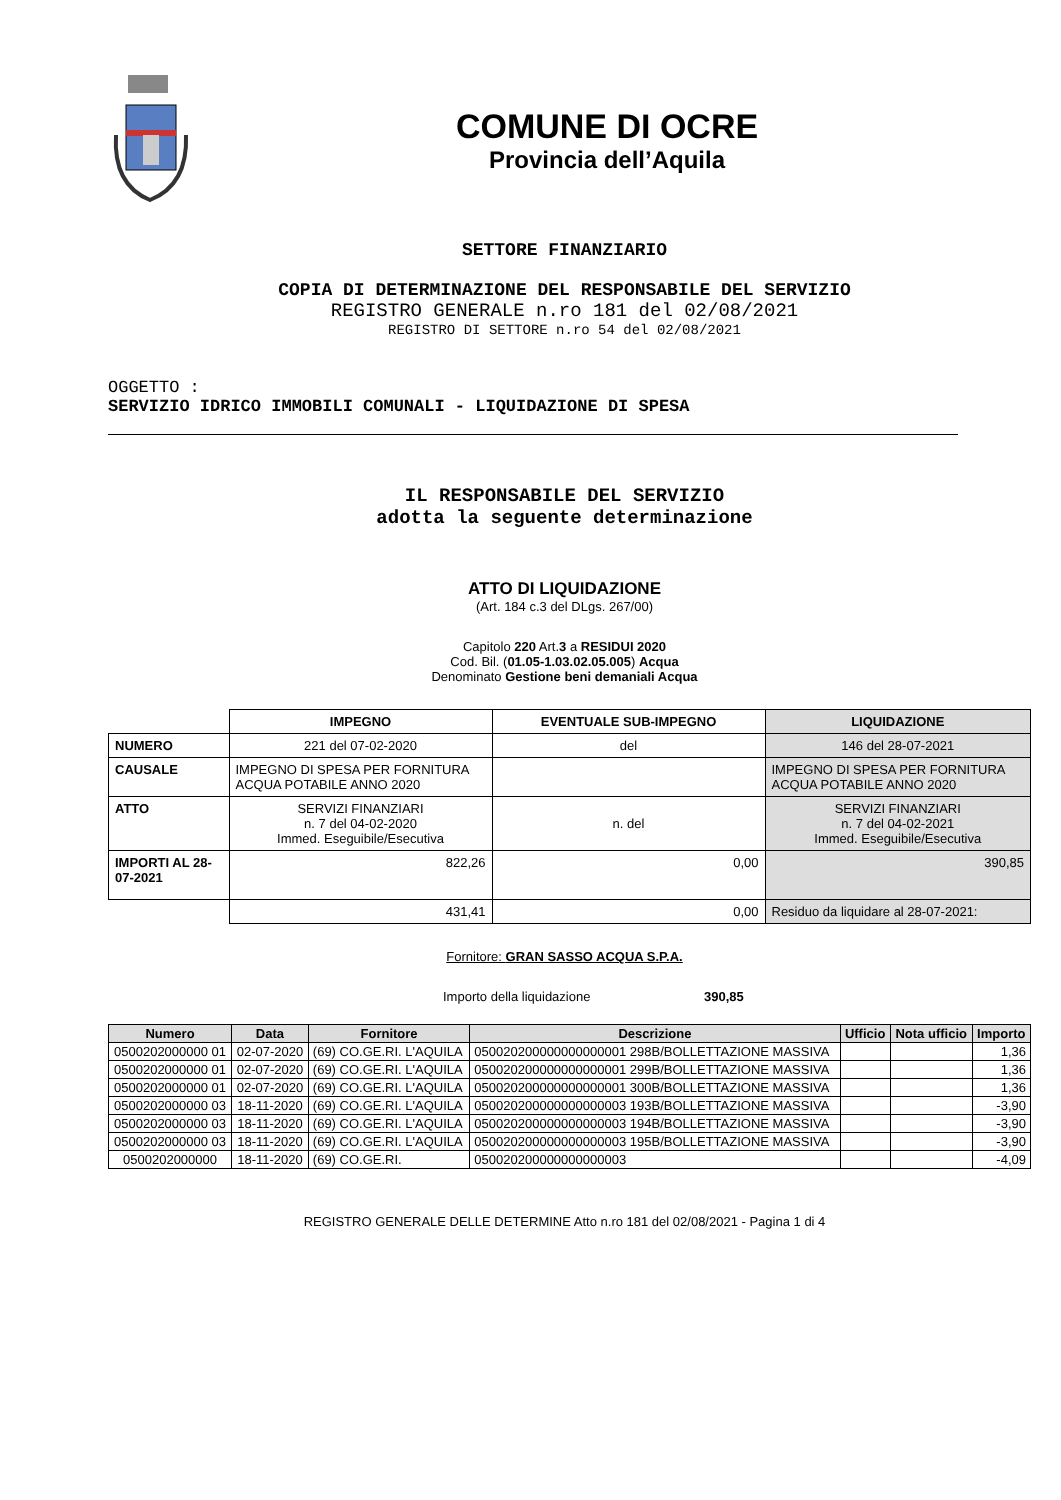COMUNE DI OCRE
Provincia dell’Aquila
SETTORE FINANZIARIO
COPIA DI DETERMINAZIONE DEL RESPONSABILE DEL SERVIZIO
REGISTRO GENERALE n.ro 181 del 02/08/2021
REGISTRO DI SETTORE n.ro 54 del 02/08/2021
OGGETTO :
SERVIZIO IDRICO IMMOBILI COMUNALI - LIQUIDAZIONE DI SPESA
IL RESPONSABILE DEL SERVIZIO
adotta la seguente determinazione
ATTO DI LIQUIDAZIONE
(Art. 184 c.3 del DLgs. 267/00)
Capitolo 220 Art.3 a RESIDUI 2020
Cod. Bil. (01.05-1.03.02.05.005) Acqua
Denominato Gestione beni demaniali Acqua
| | IMPEGNO | EVENTUALE SUB-IMPEGNO | LIQUIDAZIONE |
| NUMERO | 221 del 07-02-2020 | del | 146 del 28-07-2021 |
| CAUSALE | IMPEGNO DI SPESA PER FORNITURA ACQUA POTABILE ANNO 2020 | | IMPEGNO DI SPESA PER FORNITURA ACQUA POTABILE ANNO 2020 |
| ATTO | SERVIZI FINANZIARI n. 7 del 04-02-2020 Immed. Eseguibile/Esecutiva | n. del | SERVIZI FINANZIARI n. 7 del 04-02-2021 Immed. Eseguibile/Esecutiva |
| IMPORTI AL 28-07-2021 | 822,26 | 0,00 | 390,85 |
| | 431,41 | 0,00 | Residuo da liquidare al 28-07-2021: |
Fornitore: GRAN SASSO ACQUA S.P.A.
Importo della liquidazione 390,85
| Numero | Data | Fornitore | Descrizione | Ufficio | Nota ufficio | Importo |
| --- | --- | --- | --- | --- | --- | --- |
| 0500202000000 01 | 02-07-2020 | (69) CO.GE.RI. L'AQUILA | 050020200000000000001 298B/BOLLETTAZIONE MASSIVA | | | 1,36 |
| 0500202000000 01 | 02-07-2020 | (69) CO.GE.RI. L'AQUILA | 050020200000000000001 299B/BOLLETTAZIONE MASSIVA | | | 1,36 |
| 0500202000000 01 | 02-07-2020 | (69) CO.GE.RI. L'AQUILA | 050020200000000000001 300B/BOLLETTAZIONE MASSIVA | | | 1,36 |
| 0500202000000 03 | 18-11-2020 | (69) CO.GE.RI. L'AQUILA | 050020200000000000003 193B/BOLLETTAZIONE MASSIVA | | | -3,90 |
| 0500202000000 03 | 18-11-2020 | (69) CO.GE.RI. L'AQUILA | 050020200000000000003 194B/BOLLETTAZIONE MASSIVA | | | -3,90 |
| 0500202000000 03 | 18-11-2020 | (69) CO.GE.RI. L'AQUILA | 050020200000000000003 195B/BOLLETTAZIONE MASSIVA | | | -3,90 |
| 0500202000000 | 18-11-2020 | (69) CO.GE.RI. | 050020200000000000003 | | | -4,09 |
REGISTRO GENERALE DELLE DETERMINE Atto n.ro 181 del 02/08/2021 - Pagina 1 di 4